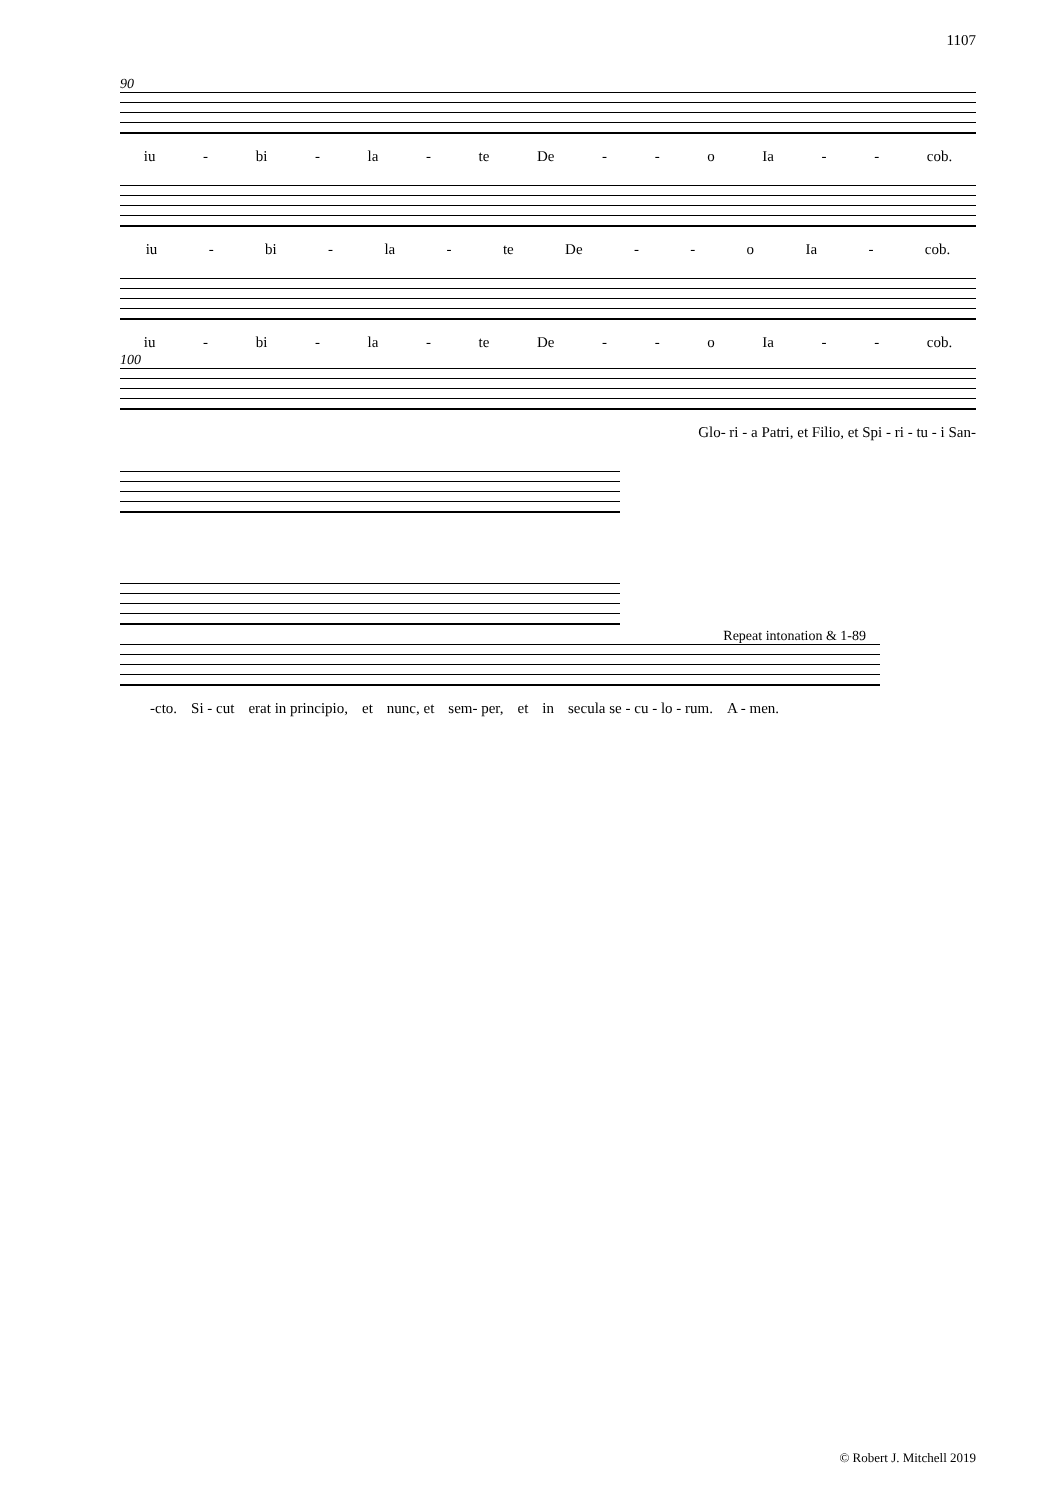1107
90
iu - bi - la - te De - - o Ia - - cob.
iu - bi - la - te De - - o Ia - cob.
iu - bi - la - te De - - o Ia - - cob.
100
Glo- ri - a Patri, et Filio, et Spi - ri - tu - i San-
Repeat intonation & 1-89
-cto. Si - cut erat in principio, et nunc, et sem- per, et in secula se - cu - lo - rum. A - men.
© Robert J. Mitchell 2019